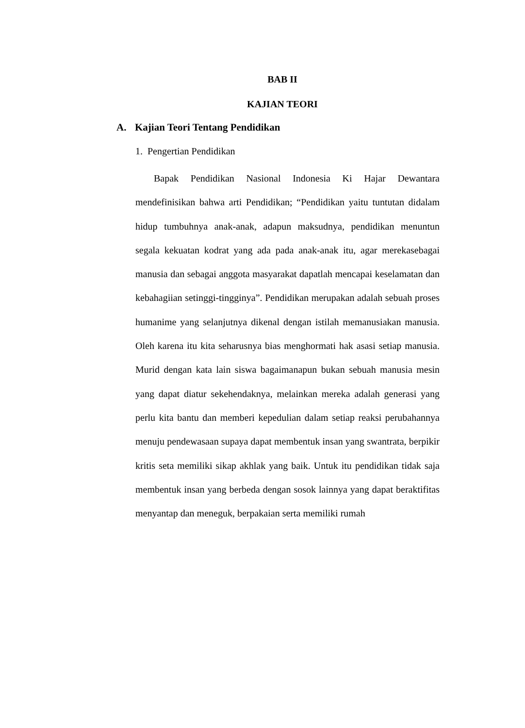BAB II
KAJIAN TEORI
A. Kajian Teori Tentang Pendidikan
1. Pengertian Pendidikan
Bapak Pendidikan Nasional Indonesia Ki Hajar Dewantara mendefinisikan bahwa arti Pendidikan; “Pendidikan yaitu tuntutan didalam hidup tumbuhnya anak-anak, adapun maksudnya, pendidikan menuntun segala kekuatan kodrat yang ada pada anak-anak itu, agar merekasebagai manusia dan sebagai anggota masyarakat dapatlah mencapai keselamatan dan kebahagiian setinggi-tingginya”. Pendidikan merupakan adalah sebuah proses humanime yang selanjutnya dikenal dengan istilah memanusiakan manusia. Oleh karena itu kita seharusnya bias menghormati hak asasi setiap manusia. Murid dengan kata lain siswa bagaimanapun bukan sebuah manusia mesin yang dapat diatur sekehendaknya, melainkan mereka adalah generasi yang perlu kita bantu dan memberi kepedulian dalam setiap reaksi perubahannya menuju pendewasaan supaya dapat membentuk insan yang swantrata, berpikir kritis seta memiliki sikap akhlak yang baik. Untuk itu pendidikan tidak saja membentuk insan yang berbeda dengan sosok lainnya yang dapat beraktifitas menyantap dan meneguk, berpakaian serta memiliki rumah